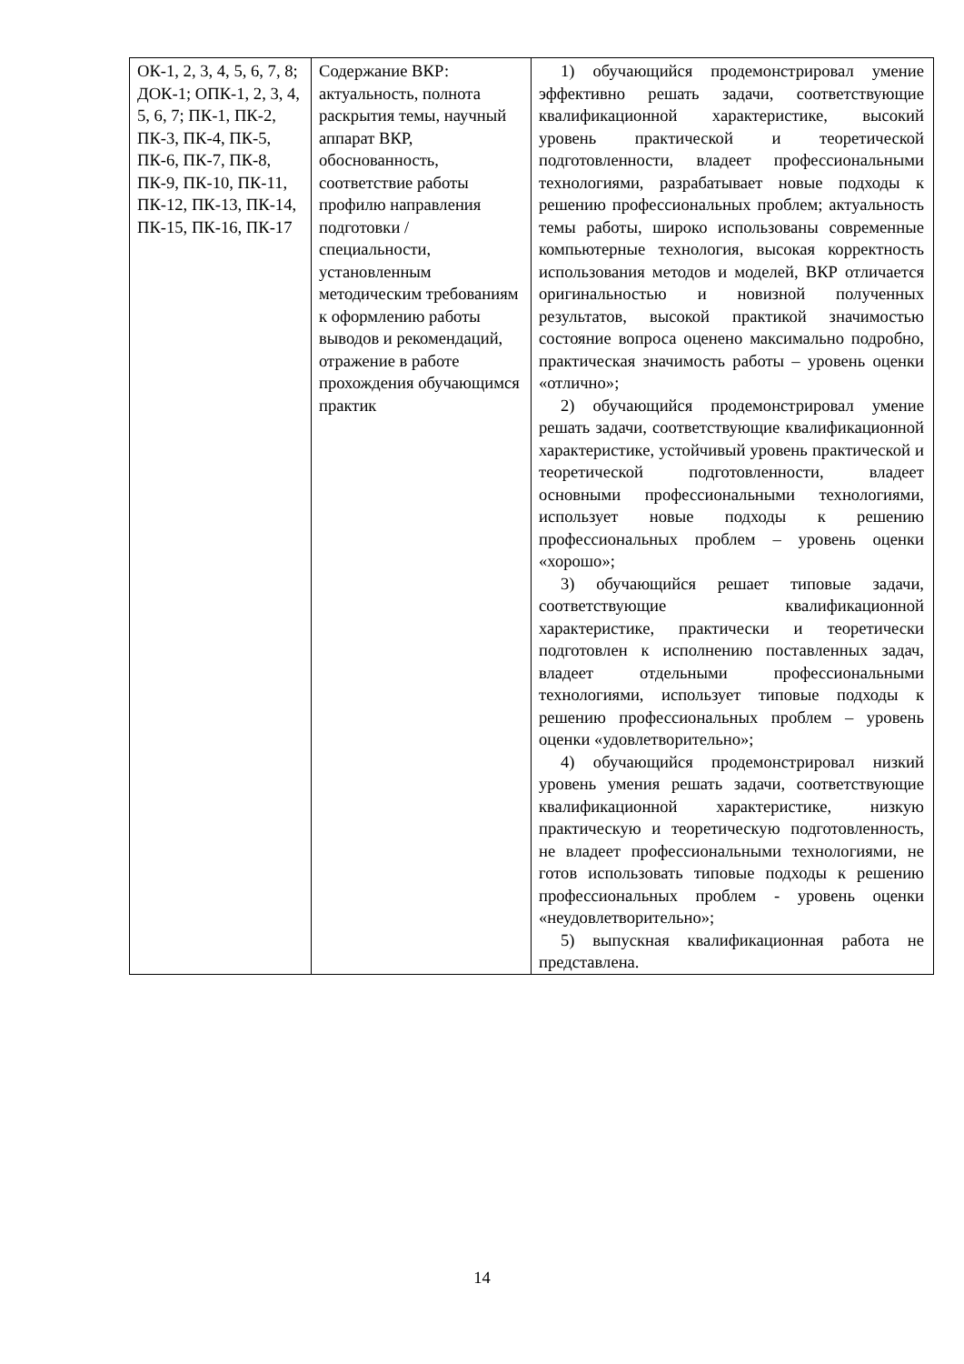| ОК-1, 2, 3, 4, 5, 6, 7, 8; ДОК-1; ОПК-1, 2, 3, 4, 5, 6, 7; ПК-1, ПК-2, ПК-3, ПК-4, ПК-5, ПК-6, ПК-7, ПК-8, ПК-9, ПК-10, ПК-11, ПК-12, ПК-13, ПК-14, ПК-15, ПК-16, ПК-17 | Содержание ВКР: актуальность, полнота раскрытия темы, научный аппарат ВКР, обоснованность, соответствие работы профилю направления подготовки / специальности, установленным методическим требованиям к оформлению работы выводов и рекомендаций, отражение в работе прохождения обучающимся практик | 1) обучающийся продемонстрировал умение эффективно решать задачи, соответствующие квалификационной характеристике, высокий уровень практической и теоретической подготовленности, владеет профессиональными технологиями, разрабатывает новые подходы к решению профессиональных проблем; актуальность темы работы, широко использованы современные компьютерные технология, высокая корректность использования методов и моделей, ВКР отличается оригинальностью и новизной полученных результатов, высокой практикой значимостью состояние вопроса оценено максимально подробно, практическая значимость работы – уровень оценки «отлично»; 2) обучающийся продемонстрировал умение решать задачи, соответствующие квалификационной характеристике, устойчивый уровень практической и теоретической подготовленности, владеет основными профессиональными технологиями, использует новые подходы к решению профессиональных проблем – уровень оценки «хорошо»; 3) обучающийся решает типовые задачи, соответствующие квалификационной характеристике, практически и теоретически подготовлен к исполнению поставленных задач, владеет отдельными профессиональными технологиями, использует типовые подходы к решению профессиональных проблем – уровень оценки «удовлетворительно»; 4) обучающийся продемонстрировал низкий уровень умения решать задачи, соответствующие квалификационной характеристике, низкую практическую и теоретическую подготовленность, не владеет профессиональными технологиями, не готов использовать типовые подходы к решению профессиональных проблем - уровень оценки «неудовлетворительно»; 5) выпускная квалификационная работа не представлена. |
14